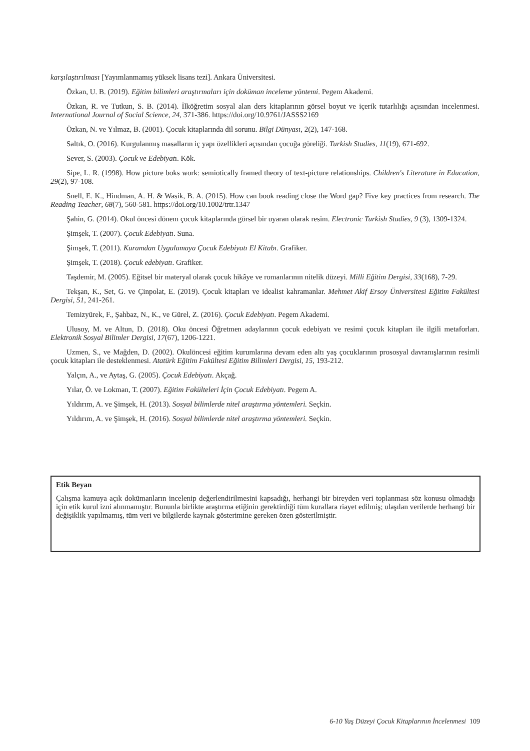karşılaştırılması [Yayımlanmamış yüksek lisans tezi]. Ankara Üniversitesi.
Özkan, U. B. (2019). Eğitim bilimleri araştırmaları için doküman inceleme yöntemi. Pegem Akademi.
Özkan, R. ve Tutkun, S. B. (2014). İlköğretim sosyal alan ders kitaplarının görsel boyut ve içerik tutarlılığı açısından incelenmesi. International Journal of Social Science, 24, 371-386. https://doi.org/10.9761/JASSS2169
Özkan, N. ve Yılmaz, B. (2001). Çocuk kitaplarında dil sorunu. Bilgi Dünyası, 2(2), 147-168.
Saltık, O. (2016). Kurgulanmış masalların iç yapı özellikleri açısından çocuğa göreliği. Turkish Studies, 11(19), 671-692.
Sever, S. (2003). Çocuk ve Edebiyatı. Kök.
Sipe, L. R. (1998). How picture boks work: semiotically framed theory of text-picture relationships. Children's Literature in Education, 29(2), 97-108.
Snell, E. K., Hindman, A. H. & Wasik, B. A. (2015). How can book reading close the Word gap? Five key practices from research. The Reading Teacher, 68(7), 560-581. https://doi.org/10.1002/trtr.1347
Şahin, G. (2014). Okul öncesi dönem çocuk kitaplarında görsel bir uyaran olarak resim. Electronic Turkish Studies, 9 (3), 1309-1324.
Şimşek, T. (2007). Çocuk Edebiyatı. Suna.
Şimşek, T. (2011). Kuramdan Uygulamaya Çocuk Edebiyatı El Kitabı. Grafiker.
Şimşek, T. (2018). Çocuk edebiyatı. Grafiker.
Taşdemir, M. (2005). Eğitsel bir materyal olarak çocuk hikâye ve romanlarının nitelik düzeyi. Milli Eğitim Dergisi, 33(168), 7-29.
Tekşan, K., Set, G. ve Çinpolat, E. (2019). Çocuk kitapları ve idealist kahramanlar. Mehmet Akif Ersoy Üniversitesi Eğitim Fakültesi Dergisi, 51, 241-261.
Temizyürek, F., Şahbaz, N., K., ve Gürel, Z. (2016). Çocuk Edebiyatı. Pegem Akademi.
Ulusoy, M. ve Altun, D. (2018). Oku öncesi Öğretmen adaylarının çocuk edebiyatı ve resimi çocuk kitapları ile ilgili metaforları. Elektronik Sosyal Bilimler Dergisi, 17(67), 1206-1221.
Uzmen, S., ve Mağden, D. (2002). Okulöncesi eğitim kurumlarına devam eden altı yaş çocuklarının prososyal davranışlarının resimli çocuk kitapları ile desteklenmesi. Atatürk Eğitim Fakültesi Eğitim Bilimleri Dergisi, 15, 193-212.
Yalçın, A., ve Aytaş, G. (2005). Çocuk Edebiyatı. Akçağ.
Yılar, Ö. ve Lokman, T. (2007). Eğitim Fakülteleri İçin Çocuk Edebiyatı. Pegem A.
Yıldırım, A. ve Şimşek, H. (2013). Sosyal bilimlerde nitel araştırma yöntemleri. Seçkin.
Yıldırım, A. ve Şimşek, H. (2016). Sosyal bilimlerde nitel araştırma yöntemleri. Seçkin.
Etik Beyan
Çalışma kamuya açık dokümanların incelenip değerlendirilmesini kapsadığı, herhangi bir bireyden veri toplanması söz konusu olmadığı için etik kurul izni alınmamıştır. Bununla birlikte araştırma etiğinin gerektirdiği tüm kurallara riayet edilmiş; ulaşılan verilerde herhangi bir değişiklik yapılmamış, tüm veri ve bilgilerde kaynak gösterimine gereken özen gösterilmiştir.
6-10 Yaş Düzeyi Çocuk Kitaplarının İncelenmesi 109